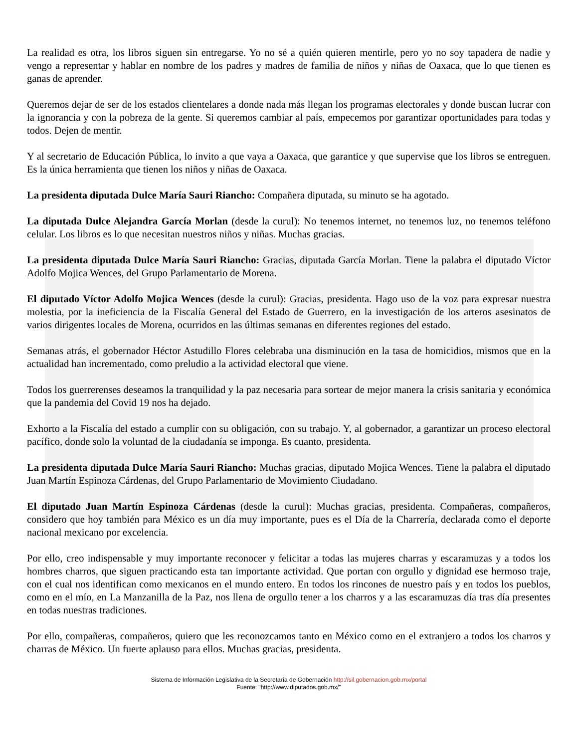La realidad es otra, los libros siguen sin entregarse. Yo no sé a quién quieren mentirle, pero yo no soy tapadera de nadie y vengo a representar y hablar en nombre de los padres y madres de familia de niños y niñas de Oaxaca, que lo que tienen es ganas de aprender.
Queremos dejar de ser de los estados clientelares a donde nada más llegan los programas electorales y donde buscan lucrar con la ignorancia y con la pobreza de la gente. Si queremos cambiar al país, empecemos por garantizar oportunidades para todas y todos. Dejen de mentir.
Y al secretario de Educación Pública, lo invito a que vaya a Oaxaca, que garantice y que supervise que los libros se entreguen. Es la única herramienta que tienen los niños y niñas de Oaxaca.
La presidenta diputada Dulce María Sauri Riancho: Compañera diputada, su minuto se ha agotado.
La diputada Dulce Alejandra García Morlan (desde la curul): No tenemos internet, no tenemos luz, no tenemos teléfono celular. Los libros es lo que necesitan nuestros niños y niñas. Muchas gracias.
La presidenta diputada Dulce María Sauri Riancho: Gracias, diputada García Morlan. Tiene la palabra el diputado Víctor Adolfo Mojica Wences, del Grupo Parlamentario de Morena.
El diputado Víctor Adolfo Mojica Wences (desde la curul): Gracias, presidenta. Hago uso de la voz para expresar nuestra molestia, por la ineficiencia de la Fiscalía General del Estado de Guerrero, en la investigación de los arteros asesinatos de varios dirigentes locales de Morena, ocurridos en las últimas semanas en diferentes regiones del estado.
Semanas atrás, el gobernador Héctor Astudillo Flores celebraba una disminución en la tasa de homicidios, mismos que en la actualidad han incrementado, como preludio a la actividad electoral que viene.
Todos los guerrerenses deseamos la tranquilidad y la paz necesaria para sortear de mejor manera la crisis sanitaria y económica que la pandemia del Covid 19 nos ha dejado.
Exhorto a la Fiscalía del estado a cumplir con su obligación, con su trabajo. Y, al gobernador, a garantizar un proceso electoral pacífico, donde solo la voluntad de la ciudadanía se imponga. Es cuanto, presidenta.
La presidenta diputada Dulce María Sauri Riancho: Muchas gracias, diputado Mojica Wences. Tiene la palabra el diputado Juan Martín Espinoza Cárdenas, del Grupo Parlamentario de Movimiento Ciudadano.
El diputado Juan Martín Espinoza Cárdenas (desde la curul): Muchas gracias, presidenta. Compañeras, compañeros, considero que hoy también para México es un día muy importante, pues es el Día de la Charrería, declarada como el deporte nacional mexicano por excelencia.
Por ello, creo indispensable y muy importante reconocer y felicitar a todas las mujeres charras y escaramuzas y a todos los hombres charros, que siguen practicando esta tan importante actividad. Que portan con orgullo y dignidad ese hermoso traje, con el cual nos identifican como mexicanos en el mundo entero. En todos los rincones de nuestro país y en todos los pueblos, como en el mío, en La Manzanilla de la Paz, nos llena de orgullo tener a los charros y a las escaramuzas día tras día presentes en todas nuestras tradiciones.
Por ello, compañeras, compañeros, quiero que les reconozcamos tanto en México como en el extranjero a todos los charros y charras de México. Un fuerte aplauso para ellos. Muchas gracias, presidenta.
Sistema de Información Legislativa de la Secretaría de Gobernación http://sil.gobernacion.gob.mx/portal
Fuente: "http://www.diputados.gob.mx/"